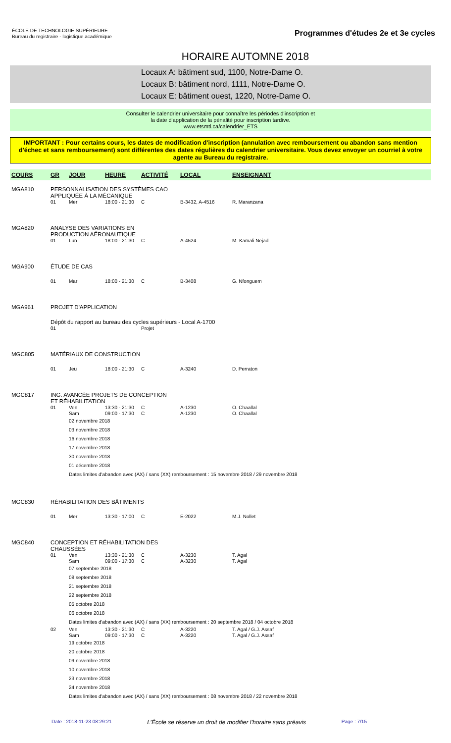ÉCOLE DE TECHNOLOGIE SUPÉRIEURE
Bureau du registraire - logistique académique
Programmes d'études 2e et 3e cycles
HORAIRE AUTOMNE 2018
Locaux A: bâtiment sud, 1100, Notre-Dame O.
Locaux B: bâtiment nord, 1111, Notre-Dame O.
Locaux E: bâtiment ouest, 1220, Notre-Dame O.
Consulter le calendrier universitaire pour connaître les périodes d'inscription et
la date d'application de la pénalité pour inscription tardive.
www.etsmtl.ca/calendrier_ETS
IMPORTANT : Pour certains cours, les dates de modification d'inscription (annulation avec remboursement ou abandon sans mention d'échec et sans remboursement) sont différentes des dates régulières du calendrier universitaire. Vous devez envoyer un courriel à votre agente au Bureau du registraire.
| COURS | GR | JOUR | HEURE | ACTIVITÉ | LOCAL | ENSEIGNANT |
| --- | --- | --- | --- | --- | --- | --- |
| MGA810 | PERSONNALISATION DES SYSTÈMES CAO APPLIQUÉE À LA MÉCANIQUE | | | | | |
| | 01 | Mer | 18:00 - 21:30 | C | B-3432, A-4516 | R. Maranzana |
| MGA820 | ANALYSE DES VARIATIONS EN PRODUCTION AÉRONAUTIQUE | | | | | |
| | 01 | Lun | 18:00 - 21:30 | C | A-4524 | M. Kamali Nejad |
| MGA900 | ÉTUDE DE CAS | | | | | |
| | 01 | Mar | 18:00 - 21:30 | C | B-3408 | G. Nfonguem |
| MGA961 | PROJET D'APPLICATION | | | | | |
| | Dépôt du rapport au bureau des cycles supérieurs - Local A-1700 | | | | | |
| | 01 | | | Projet | | |
| MGC805 | MATÉRIAUX DE CONSTRUCTION | | | | | |
| | 01 | Jeu | 18:00 - 21:30 | C | A-3240 | D. Perraton |
| MGC817 | ING. AVANCÉE PROJETS DE CONCEPTION ET RÉHABILITATION | | | | | |
| | 01 | Ven Sam | 13:30 - 21:30 09:00 - 17:30 | C C | A-1230 A-1230 | O. Chaallal O. Chaallal |
| | | 02 novembre 2018 03 novembre 2018 16 novembre 2018 17 novembre 2018 30 novembre 2018 01 décembre 2018 Dates limites d'abandon avec (AX) / sans (XX) remboursement : 15 novembre 2018 / 29 novembre 2018 | | | | |
| MGC830 | RÉHABILITATION DES BÂTIMENTS | | | | | |
| | 01 | Mer | 13:30 - 17:00 | C | E-2022 | M.J. Nollet |
| MGC840 | CONCEPTION ET RÉHABILITATION DES CHAUSSÉES | | | | | |
| | 01 | Ven Sam | 13:30 - 21:30 09:00 - 17:30 | C C | A-3230 A-3230 | T. Agal T. Agal |
| | | 07 septembre 2018 08 septembre 2018 21 septembre 2018 22 septembre 2018 05 octobre 2018 06 octobre 2018 Dates limites d'abandon avec (AX) / sans (XX) remboursement : 20 septembre 2018 / 04 octobre 2018 | | | | |
| | 02 | Ven Sam | 13:30 - 21:30 09:00 - 17:30 | C C | A-3220 A-3220 | T. Agal / G.J. Assaf T. Agal / G.J. Assaf |
| | | 19 octobre 2018 20 octobre 2018 09 novembre 2018 10 novembre 2018 23 novembre 2018 24 novembre 2018 Dates limites d'abandon avec (AX) / sans (XX) remboursement : 08 novembre 2018 / 22 novembre 2018 | | | | |
Date : 2018-11-23 08:29:21 L’École se réserve un droit de modifier l’horaire sans préavis Page : 7/15